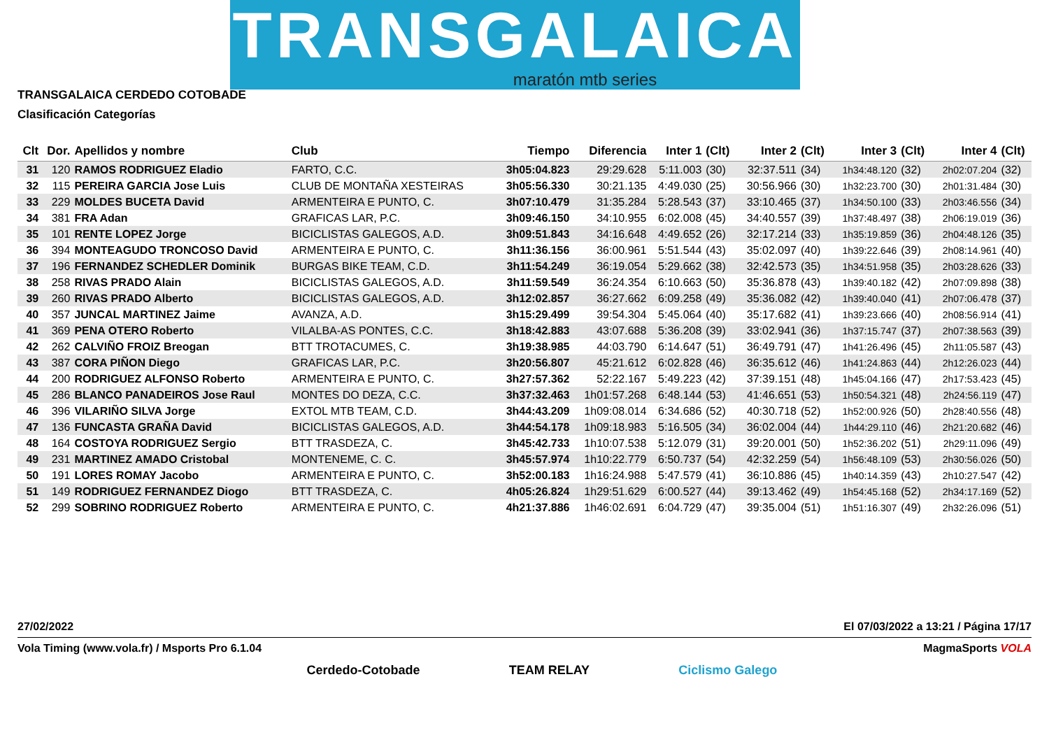TRANSGALAICA
maratón mtb series
TRANSGALAICA CERDEDO COTOBADE
Clasificación Categorías
| Clt | Dor. | Apellidos y nombre | Club | Tiempo | Diferencia | Inter 1 | (Clt) | Inter 2 | (Clt) | Inter 3 | (Clt) | Inter 4 | (Clt) |
| --- | --- | --- | --- | --- | --- | --- | --- | --- | --- | --- | --- | --- | --- |
| 31 | 120 | RAMOS RODRIGUEZ Eladio | FARTO, C.C. | 3h05:04.823 | 29:29.628 | 5:11.003 | (30) | 32:37.511 | (34) | 1h34:48.120 | (32) | 2h02:07.204 | (32) |
| 32 | 115 | PEREIRA GARCIA Jose Luis | CLUB DE MONTAÑA XESTEIRAS | 3h05:56.330 | 30:21.135 | 4:49.030 | (25) | 30:56.966 | (30) | 1h32:23.700 | (30) | 2h01:31.484 | (30) |
| 33 | 229 | MOLDES BUCETA David | ARMENTEIRA E PUNTO, C. | 3h07:10.479 | 31:35.284 | 5:28.543 | (37) | 33:10.465 | (37) | 1h34:50.100 | (33) | 2h03:46.556 | (34) |
| 34 | 381 | FRA Adan | GRAFICAS LAR, P.C. | 3h09:46.150 | 34:10.955 | 6:02.008 | (45) | 34:40.557 | (39) | 1h37:48.497 | (38) | 2h06:19.019 | (36) |
| 35 | 101 | RENTE LOPEZ Jorge | BICICLISTAS GALEGOS, A.D. | 3h09:51.843 | 34:16.648 | 4:49.652 | (26) | 32:17.214 | (33) | 1h35:19.859 | (36) | 2h04:48.126 | (35) |
| 36 | 394 | MONTEAGUDO TRONCOSO David | ARMENTEIRA E PUNTO, C. | 3h11:36.156 | 36:00.961 | 5:51.544 | (43) | 35:02.097 | (40) | 1h39:22.646 | (39) | 2h08:14.961 | (40) |
| 37 | 196 | FERNANDEZ SCHEDLER Dominik | BURGAS BIKE TEAM, C.D. | 3h11:54.249 | 36:19.054 | 5:29.662 | (38) | 32:42.573 | (35) | 1h34:51.958 | (35) | 2h03:28.626 | (33) |
| 38 | 258 | RIVAS PRADO Alain | BICICLISTAS GALEGOS, A.D. | 3h11:59.549 | 36:24.354 | 6:10.663 | (50) | 35:36.878 | (43) | 1h39:40.182 | (42) | 2h07:09.898 | (38) |
| 39 | 260 | RIVAS PRADO Alberto | BICICLISTAS GALEGOS, A.D. | 3h12:02.857 | 36:27.662 | 6:09.258 | (49) | 35:36.082 | (42) | 1h39:40.040 | (41) | 2h07:06.478 | (37) |
| 40 | 357 | JUNCAL MARTINEZ Jaime | AVANZA, A.D. | 3h15:29.499 | 39:54.304 | 5:45.064 | (40) | 35:17.682 | (41) | 1h39:23.666 | (40) | 2h08:56.914 | (41) |
| 41 | 369 | PENA OTERO Roberto | VILALBA-AS PONTES, C.C. | 3h18:42.883 | 43:07.688 | 5:36.208 | (39) | 33:02.941 | (36) | 1h37:15.747 | (37) | 2h07:38.563 | (39) |
| 42 | 262 | CALVIÑO FROIZ Breogan | BTT TROTACUMES, C. | 3h19:38.985 | 44:03.790 | 6:14.647 | (51) | 36:49.791 | (47) | 1h41:26.496 | (45) | 2h11:05.587 | (43) |
| 43 | 387 | CORA PIÑON Diego | GRAFICAS LAR, P.C. | 3h20:56.807 | 45:21.612 | 6:02.828 | (46) | 36:35.612 | (46) | 1h41:24.863 | (44) | 2h12:26.023 | (44) |
| 44 | 200 | RODRIGUEZ ALFONSO Roberto | ARMENTEIRA E PUNTO, C. | 3h27:57.362 | 52:22.167 | 5:49.223 | (42) | 37:39.151 | (48) | 1h45:04.166 | (47) | 2h17:53.423 | (45) |
| 45 | 286 | BLANCO PANADEIROS Jose Raul | MONTES DO DEZA, C.C. | 3h37:32.463 | 1h01:57.268 | 6:48.144 | (53) | 41:46.651 | (53) | 1h50:54.321 | (48) | 2h24:56.119 | (47) |
| 46 | 396 | VILARIÑO SILVA Jorge | EXTOL MTB TEAM, C.D. | 3h44:43.209 | 1h09:08.014 | 6:34.686 | (52) | 40:30.718 | (52) | 1h52:00.926 | (50) | 2h28:40.556 | (48) |
| 47 | 136 | FUNCASTA GRAÑA David | BICICLISTAS GALEGOS, A.D. | 3h44:54.178 | 1h09:18.983 | 5:16.505 | (34) | 36:02.004 | (44) | 1h44:29.110 | (46) | 2h21:20.682 | (46) |
| 48 | 164 | COSTOYA RODRIGUEZ Sergio | BTT TRASDEZA, C. | 3h45:42.733 | 1h10:07.538 | 5:12.079 | (31) | 39:20.001 | (50) | 1h52:36.202 | (51) | 2h29:11.096 | (49) |
| 49 | 231 | MARTINEZ AMADO Cristobal | MONTENEME, C. C. | 3h45:57.974 | 1h10:22.779 | 6:50.737 | (54) | 42:32.259 | (54) | 1h56:48.109 | (53) | 2h30:56.026 | (50) |
| 50 | 191 | LORES ROMAY Jacobo | ARMENTEIRA E PUNTO, C. | 3h52:00.183 | 1h16:24.988 | 5:47.579 | (41) | 36:10.886 | (45) | 1h40:14.359 | (43) | 2h10:27.547 | (42) |
| 51 | 149 | RODRIGUEZ FERNANDEZ Diogo | BTT TRASDEZA, C. | 4h05:26.824 | 1h29:51.629 | 6:00.527 | (44) | 39:13.462 | (49) | 1h54:45.168 | (52) | 2h34:17.169 | (52) |
| 52 | 299 | SOBRINO RODRIGUEZ Roberto | ARMENTEIRA E PUNTO, C. | 4h21:37.886 | 1h46:02.691 | 6:04.729 | (47) | 39:35.004 | (51) | 1h51:16.307 | (49) | 2h32:26.096 | (51) |
27/02/2022 El 07/03/2022 a 13:21 / Página 17/17
Vola Timing (www.vola.fr) / Msports Pro 6.1.04 MagmaSports VOLA
Cerdedo-Cotobade TEAM RELAY Ciclismo Galego